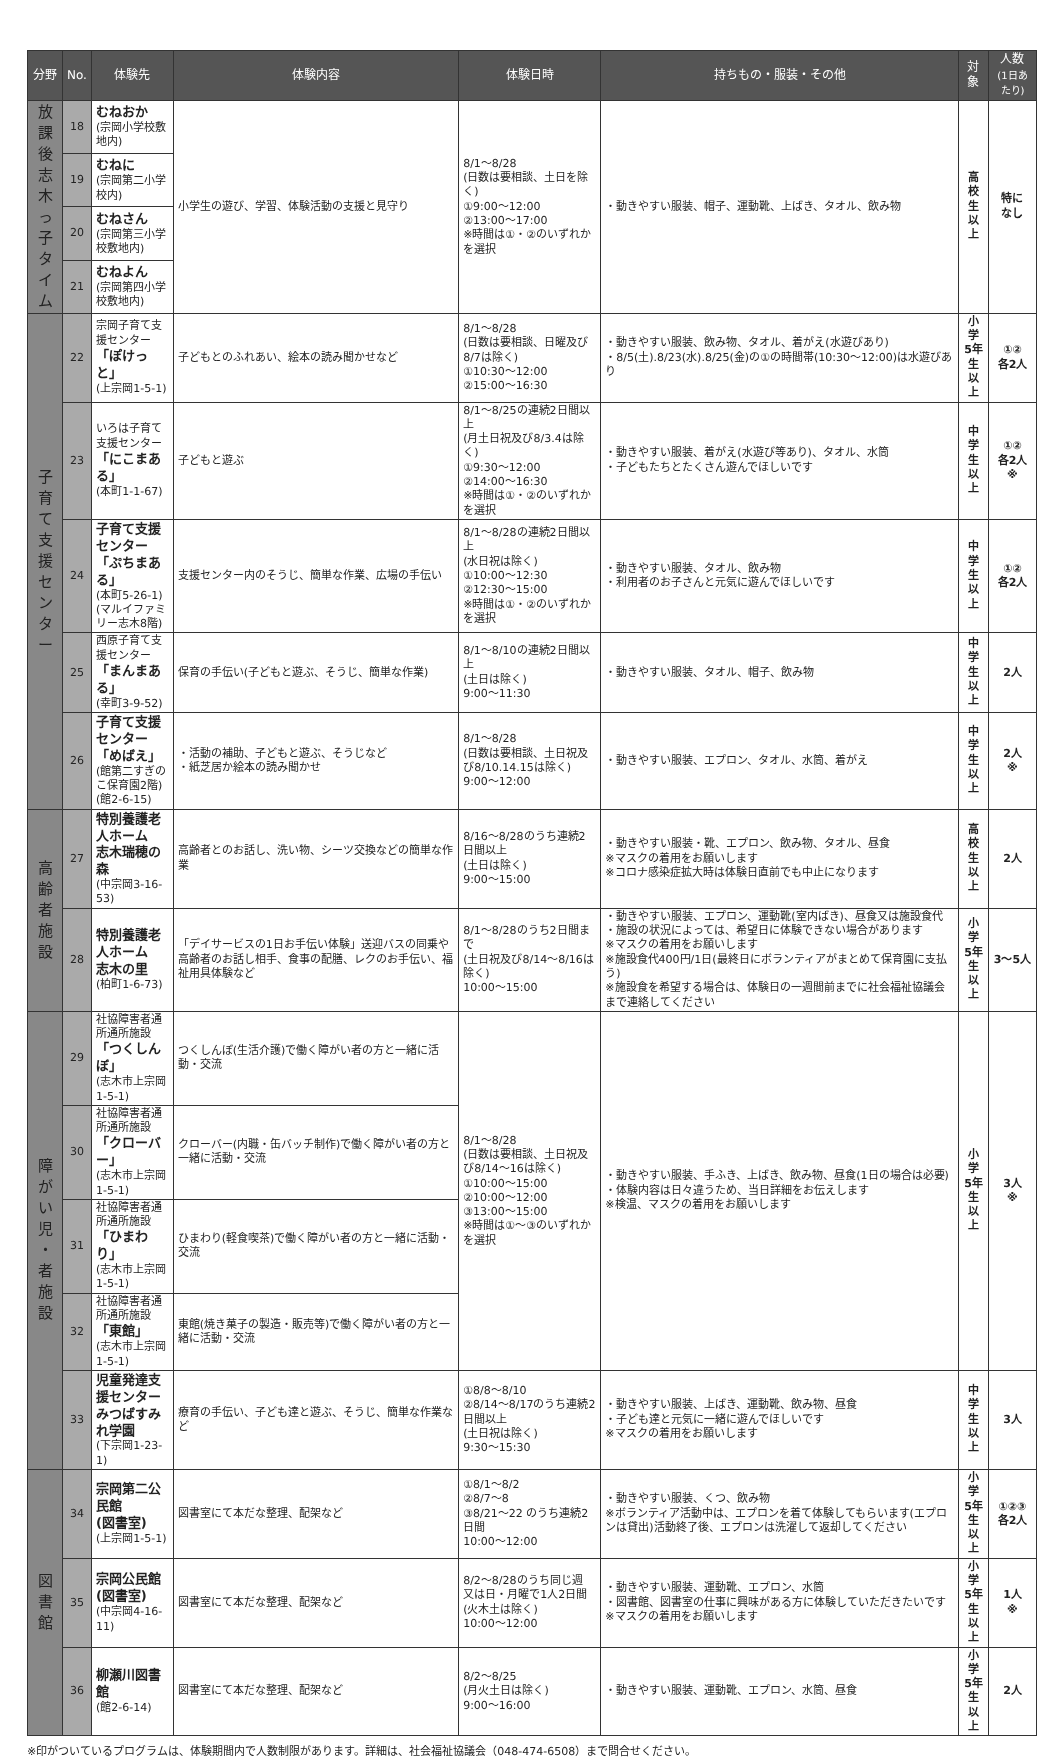| 分野 | No. | 体験先 | 体験内容 | 体験日時 | 持ちもの・服装・その他 | 対象 | 人数 (1日あたり) |
| --- | --- | --- | --- | --- | --- | --- | --- |
| 放 課 後 志 木 っ 子 タ イ ム | 18 | むねおか (宗岡小学校敷地内) | 小学生の遊び、学習、体験活動の支援と見守り | 8/1〜8/28 (日数は要相談、土日を除く) ①9:00〜12:00 ②13:00〜17:00 ※時間は①・②のいずれかを選択 | ・動きやすい服装、帽子、運動靴、上ばき、タオル、飲み物 | 高校生 以上 | 特に なし |
| | 19 | むねに (宗岡第二小学校内) | | | | | |
| | 20 | むねさん (宗岡第三小学校敷地内) | | | | | |
| | 21 | むねよん (宗岡第四小学校敷地内) | | | | | |
| 子 育 て 支 援 セ ン タ ー | 22 | 宗岡子育て支援センター 「ぽけっと」 (上宗岡1-5-1) | 子どもとのふれあい、絵本の読み聞かせなど | 8/1〜8/28 (日数は要相談、日曜及び8/7は除く) ①10:30〜12:00 ②15:00〜16:30 | ・動きやすい服装、飲み物、タオル、着がえ(水遊びあり) ・8/5(土).8/23(水).8/25(金)の①の時間帯(10:30〜12:00)は水遊びあり | 小学 5年生 以上 | ①② 各2人 |
| | 23 | いろは子育て支援センター 「にこまある」 (本町1-1-67) | 子どもと遊ぶ | 8/1〜8/25の連続2日間以上 (月土日祝及び8/3.4は除く) ①9:30〜12:00 ②14:00〜16:30 ※時間は①・②のいずれかを選択 | ・動きやすい服装、着がえ(水遊び等あり)、タオル、水筒 ・子どもたちとたくさん遊んでほしいです | 中学生 以上 | ①② 各2人 ※ |
| | 24 | 子育て支援センター 「ぷちまある」 (本町5-26-1) (マルイファミリー志木8階) | 支援センター内のそうじ、簡単な作業、広場の手伝い | 8/1〜8/28の連続2日間以上 (水日祝は除く) ①10:00〜12:30 ②12:30〜15:00 ※時間は①・②のいずれかを選択 | ・動きやすい服装、タオル、飲み物 ・利用者のお子さんと元気に遊んでほしいです | 中学生 以上 | ①② 各2人 |
| | 25 | 西原子育て支援センター 「まんまある」 (幸町3-9-52) | 保育の手伝い(子どもと遊ぶ、そうじ、簡単な作業) | 8/1〜8/10の連続2日間以上 (土日は除く) 9:00〜11:30 | ・動きやすい服装、タオル、帽子、飲み物 | 中学生 以上 | 2人 |
| | 26 | 子育て支援センター 「めばえ」 (館第二すぎのこ保育園2階) (館2-6-15) | ・活動の補助、子どもと遊ぶ、そうじなど ・紙芝居か絵本の読み聞かせ | 8/1〜8/28 (日数は要相談、土日祝及び8/10.14.15は除く) 9:00〜12:00 | ・動きやすい服装、エプロン、タオル、水筒、着がえ | 中学生 以上 | 2人 ※ |
| 高 齢 者 施 設 | 27 | 特別養護老人ホーム 志木瑞穂の森 (中宗岡3-16-53) | 高齢者とのお話し、洗い物、シーツ交換などの簡単な作業 | 8/16〜8/28のうち連続2日間以上 (土日は除く) 9:00〜15:00 | ・動きやすい服装・靴、エプロン、飲み物、タオル、昼食 ※マスクの着用をお願いします ※コロナ感染症拡大時は体験日直前でも中止になります | 高校生 以上 | 2人 |
| | 28 | 特別養護老人ホーム 志木の里 (柏町1-6-73) | 「デイサービスの1日お手伝い体験」送迎バスの同乗や高齢者のお話し相手、食事の配膳、レクのお手伝い、福祉用具体験など | 8/1〜8/28のうち2日間まで (土日祝及び8/14〜8/16は除く) 10:00〜15:00 | ・動きやすい服装、エプロン、運動靴(室内ばき)、昼食又は施設食代 ・施設の状況によっては、希望日に体験できない場合があります ※マスクの着用をお願いします ※施設食代400円/1日(最終日にボランティアがまとめて保育園に支払う) ※施設食を希望する場合は、体験日の一週間前までに社会福祉協議会まで連絡してください | 小学 5年生 以上 | 3〜5人 |
| 障 が い 児 ・ 者 施 設 | 29 | 社協障害者通所通所施設 「つくしんぼ」 (志木市上宗岡1-5-1) | つくしんぼ(生活介護)で働く障がい者の方と一緒に活動・交流 | 8/1〜8/28 (日数は要相談、土日祝及び8/14〜16は除く) ①10:00〜15:00 ②10:00〜12:00 ③13:00〜15:00 ※時間は①〜③のいずれかを選択 | ・動きやすい服装、手ふき、上ばき、飲み物、昼食(1日の場合は必要) ・体験内容は日々違うため、当日詳細をお伝えします ※検温、マスクの着用をお願いします | 小学 5年生 以上 | 3人 ※ |
| | 30 | 社協障害者通所通所施設 「クローバー」 (志木市上宗岡1-5-1) | クローバー(内職・缶バッチ制作)で働く障がい者の方と一緒に活動・交流 | | | | |
| | 31 | 社協障害者通所通所施設 「ひまわり」 (志木市上宗岡1-5-1) | ひまわり(軽食喫茶)で働く障がい者の方と一緒に活動・交流 | | | | |
| | 32 | 社協障害者通所通所施設 「東館」 (志木市上宗岡1-5-1) | 東館(焼き菓子の製造・販売等)で働く障がい者の方と一緒に活動・交流 | | | | |
| | 33 | 児童発達支援センター みつばすみれ学園 (下宗岡1-23-1) | 療育の手伝い、子ども達と遊ぶ、そうじ、簡単な作業など | ①8/8〜8/10 ②8/14〜8/17のうち連続2日間以上 (土日祝は除く) 9:30〜15:30 | ・動きやすい服装、上ばき、運動靴、飲み物、昼食 ・子ども達と元気に一緒に遊んでほしいです ※マスクの着用をお願いします | 中学生 以上 | 3人 |
| 図 書 館 | 34 | 宗岡第二公民館 (図書室) (上宗岡1-5-1) | 図書室にて本だな整理、配架など | ①8/1〜8/2 ②8/7〜8 ③8/21〜22 のうち連続2日間 10:00〜12:00 | ・動きやすい服装、くつ、飲み物 ※ボランティア活動中は、エプロンを着て体験してもらいます(エプロンは貸出)活動終了後、エプロンは洗濯して返却してください | 小学 5年生 以上 | ①②③ 各2人 |
| | 35 | 宗岡公民館 (図書室) (中宗岡4-16-11) | 図書室にて本だな整理、配架など | 8/2〜8/28のうち同じ週 又は日・月曜で1人2日間 (火木土は除く) 10:00〜12:00 | ・動きやすい服装、運動靴、エプロン、水筒 ・図書館、図書室の仕事に興味がある方に体験していただきたいです ※マスクの着用をお願いします | 小学 5年生 以上 | 1人 ※ |
| | 36 | 柳瀬川図書館 (館2-6-14) | 図書室にて本だな整理、配架など | 8/2〜8/25 (月火土日は除く) 9:00〜16:00 | ・動きやすい服装、運動靴、エプロン、水筒、昼食 | 小学 5年生 以上 | 2人 |
※印がついているプログラムは、体験期間内で人数制限があります。詳細は、社会福祉協議会（048-474-6508）まで問合せください。